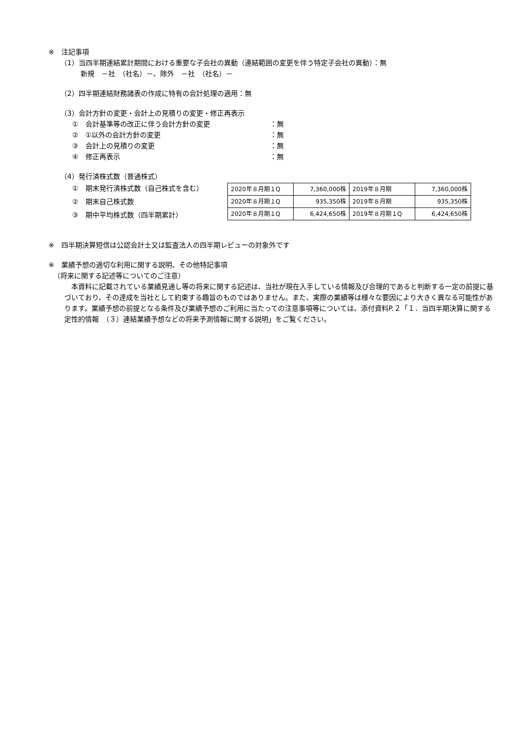※　注記事項
（1）当四半期連結累計期間における重要な子会社の異動（連結範囲の変更を伴う特定子会社の異動）：無
新規　－社　（社名）－、除外　－社　（社名）－
（2）四半期連結財務諸表の作成に特有の会計処理の適用：無
（3）会計方針の変更・会計上の見積りの変更・修正再表示
①　会計基準等の改正に伴う会計方針の変更 ：無
②　①以外の会計方針の変更 ：無
③　会計上の見積りの変更 ：無
④　修正再表示 ：無
（4）発行済株式数（普通株式）
①　期末発行済株式数（自己株式を含む）
②　期末自己株式数
③　期中平均株式数（四半期累計）
| 2020年８月期１Q | 7,360,000株 | 2019年８月期 | 7,360,000株 |
| 2020年８月期１Q | 935,350株 | 2019年８月期 | 935,350株 |
| 2020年８月期１Q | 6,424,650株 | 2019年８月期１Q | 6,424,650株 |
※　四半期決算短信は公認会計士又は監査法人の四半期レビューの対象外です
※　業績予想の適切な利用に関する説明、その他特記事項
（将来に関する記述等についてのご注意）
　本資料に記載されている業績見通し等の将来に関する記述は、当社が現在入手している情報及び合理的であると判断する一定の前提に基づいており、その達成を当社として約束する趣旨のものではありません。また、実際の業績等は様々な要因により大きく異なる可能性があります。業績予想の前提となる条件及び業績予想のご利用に当たっての注意事項等については、添付資料P.２「１．当四半期決算に関する定性的情報　（３）連結業績予想などの将来予測情報に関する説明」をご覧ください。